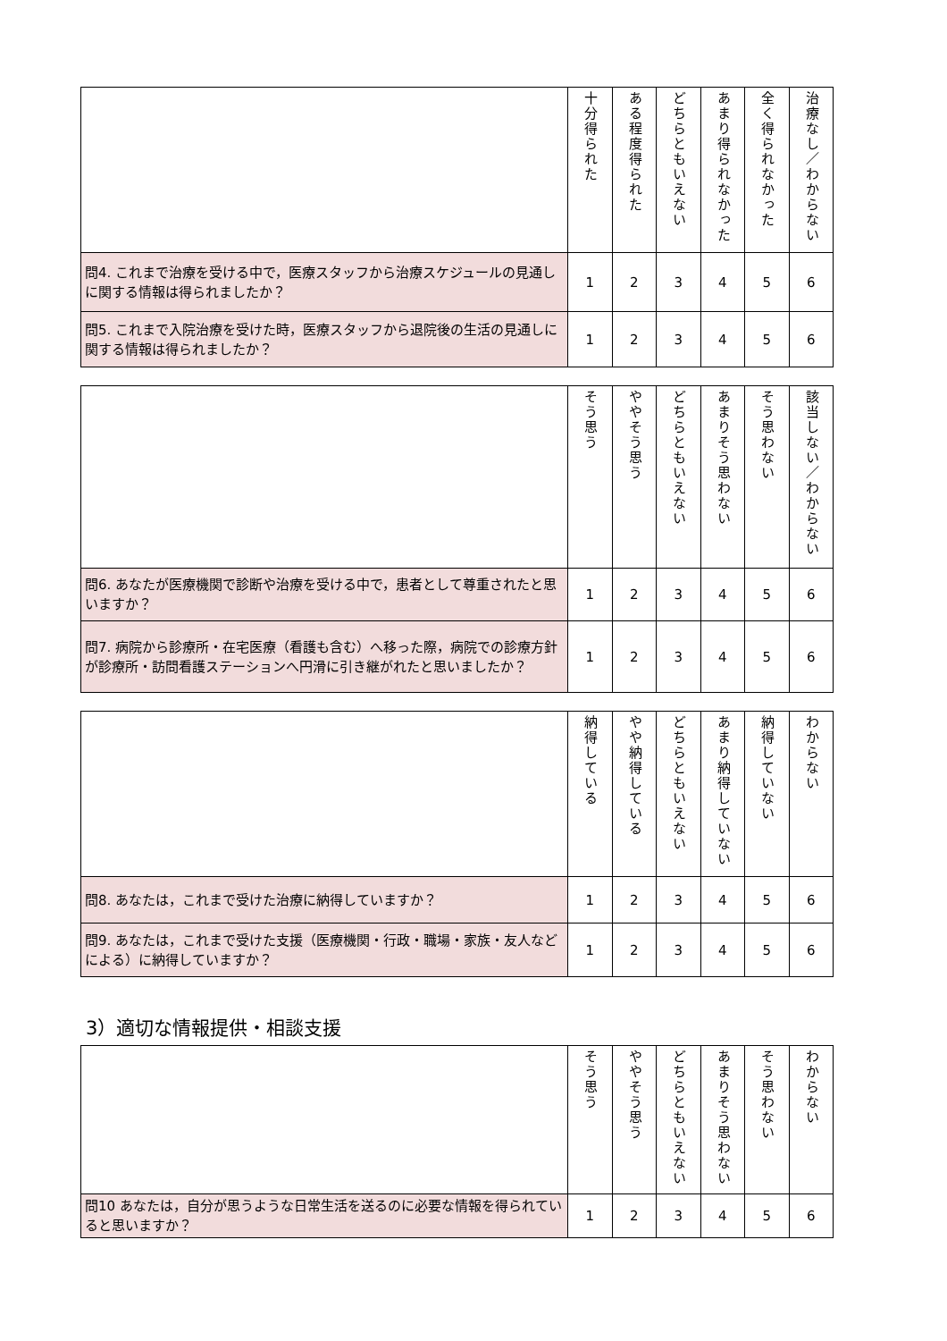| | 十分得られた | ある程度得られた | どちらともいえない | あまり得られなかった | 全く得られなかった | 治療なし／わからない |
| --- | --- | --- | --- | --- | --- | --- |
| 問4. これまで治療を受ける中で，医療スタッフから治療スケジュールの見通しに関する情報は得られましたか？ | 1 | 2 | 3 | 4 | 5 | 6 |
| 問5. これまで入院治療を受けた時，医療スタッフから退院後の生活の見通しに関する情報は得られましたか？ | 1 | 2 | 3 | 4 | 5 | 6 |
| | そう思う | ややそう思う | どちらともいえない | あまりそう思わない | そう思わない | 該当しない／わからない |
| --- | --- | --- | --- | --- | --- | --- |
| 問6. あなたが医療機関で診断や治療を受ける中で，患者として尊重されたと思いますか？ | 1 | 2 | 3 | 4 | 5 | 6 |
| 問7. 病院から診療所・在宅医療（看護も含む）へ移った際，病院での診療方針が診療所・訪問看護ステーションへ円滑に引き継がれたと思いましたか？ | 1 | 2 | 3 | 4 | 5 | 6 |
| | 納得している | やや納得している | どちらともいえない | あまり納得していない | 納得していない | わからない |
| --- | --- | --- | --- | --- | --- | --- |
| 問8. あなたは，これまで受けた治療に納得していますか？ | 1 | 2 | 3 | 4 | 5 | 6 |
| 問9. あなたは，これまで受けた支援（医療機関・行政・職場・家族・友人などによる）に納得していますか？ | 1 | 2 | 3 | 4 | 5 | 6 |
3）適切な情報提供・相談支援
| | そう思う | ややそう思う | どちらともいえない | あまりそう思わない | そう思わない | わからない |
| --- | --- | --- | --- | --- | --- | --- |
| 問10 あなたは，自分が思うような日常生活を送るのに必要な情報を得られていると思いますか？ | 1 | 2 | 3 | 4 | 5 | 6 |